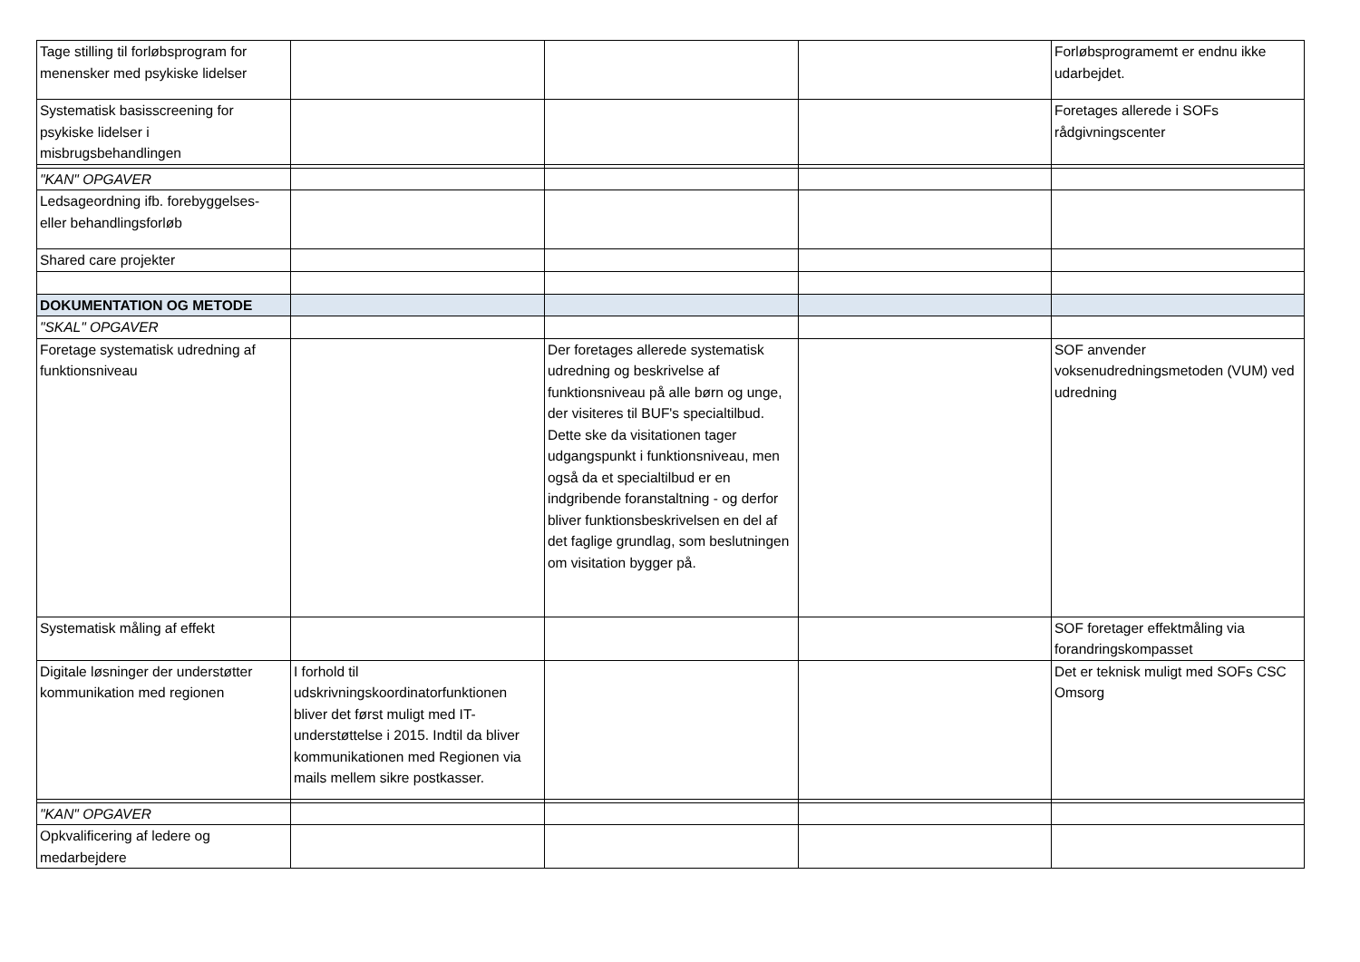| Tage stilling til forløbsprogram for menensker med psykiske lidelser | | | | Forløbsprogramemt er endnu ikke udarbejdet. |
| Systematisk basisscreening for psykiske lidelser i misbrugsbehandlingen | | | | Foretages allerede i SOFs rådgivningscenter |
| "KAN" OPGAVER | | | | |
| Ledsageordning ifb. forebyggelses- eller behandlingsforløb | | | | |
| Shared care projekter | | | | |
| DOKUMENTATION OG METODE | | | | |
| "SKAL" OPGAVER | | | | |
| Foretage systematisk udredning af funktionsniveau | | Der foretages allerede systematisk udredning og beskrivelse af funktionsniveau på alle børn og unge, der visiteres til BUF's specialtilbud. Dette ske da visitationen tager udgangspunkt i funktionsniveau, men også da et specialtilbud er en indgribende foranstaltning - og derfor bliver funktionsbeskrivelsen en del af det faglige grundlag, som beslutningen om visitation bygger på. | | SOF anvender voksenudredningsmetoden (VUM) ved udredning |
| Systematisk måling af effekt | | | | SOF foretager effektmåling via forandringskompasset |
| Digitale løsninger der understøtter kommunikation med regionen | I forhold til udskrivningskoordinatorfunktionen bliver det først muligt med IT-understøttelse i 2015. Indtil da bliver kommunikationen med Regionen via mails mellem sikre postkasser. | | | Det er teknisk muligt med SOFs CSC Omsorg |
| "KAN" OPGAVER | | | | |
| Opkvalificering af ledere og medarbejdere | | | | |